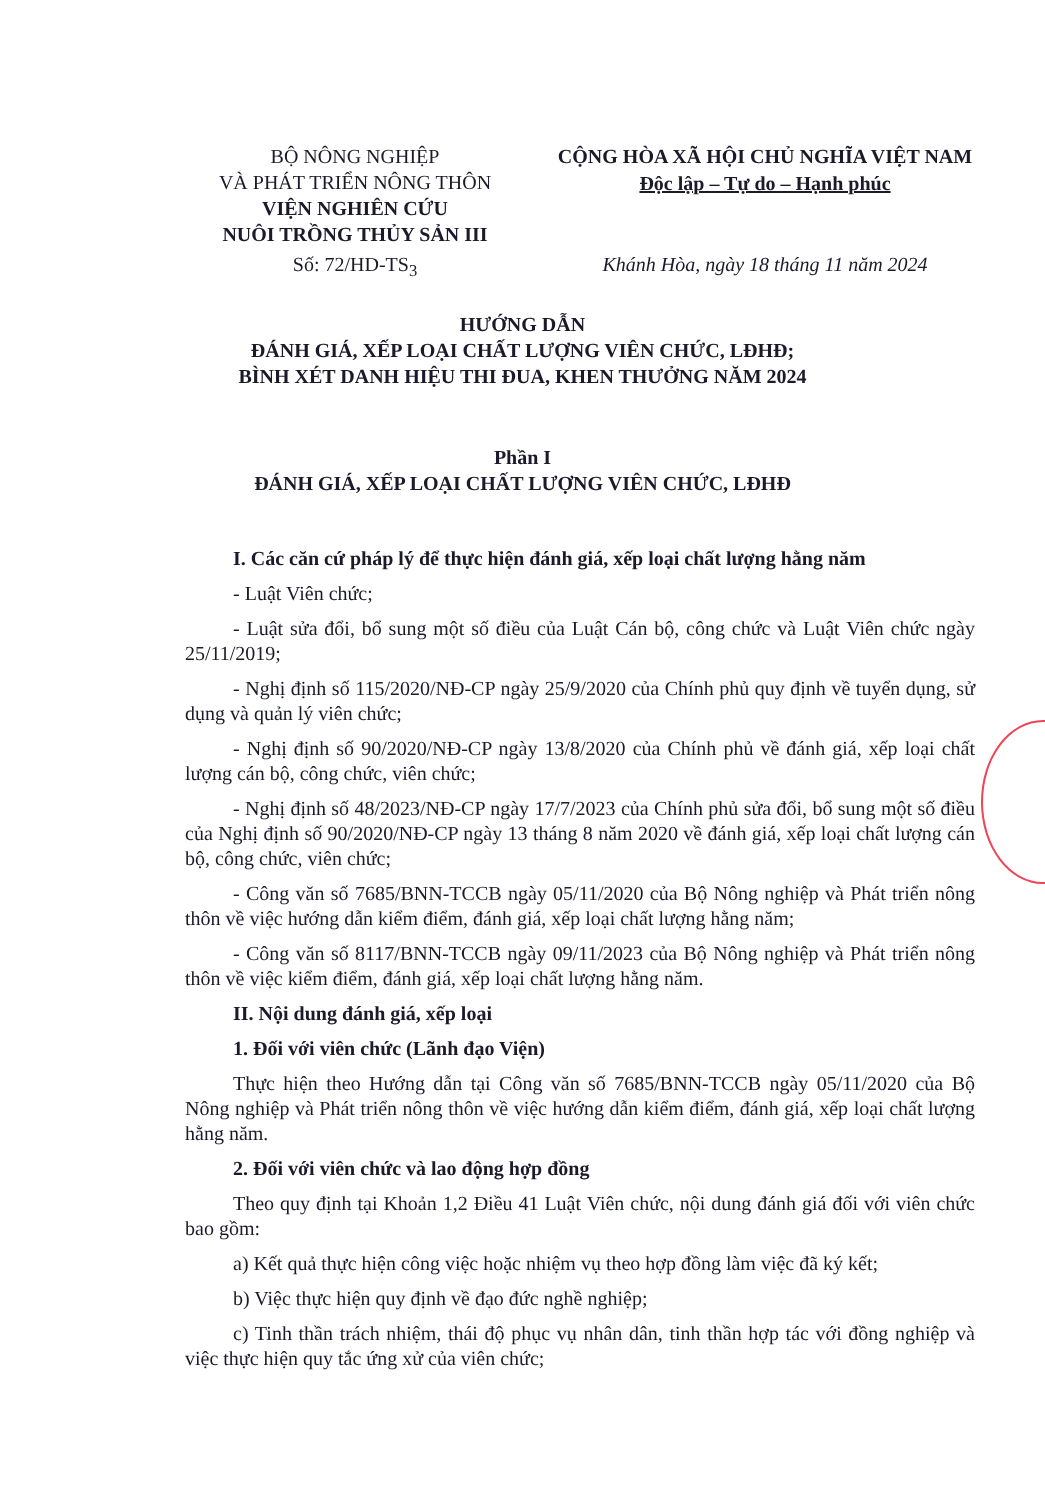BỘ NÔNG NGHIỆP
VÀ PHÁT TRIỂN NÔNG THÔN
VIỆN NGHIÊN CỨU
NUÔI TRỒNG THỦY SẢN III
CỘNG HÒA XÃ HỘI CHỦ NGHĨA VIỆT NAM
Độc lập – Tự do – Hạnh phúc
Số: 72/HD-TS<sub>3</sub> Khánh Hòa, ngày 18 tháng 11 năm 2024
HƯỚNG DẪN
ĐÁNH GIÁ, XẾP LOẠI CHẤT LƯỢNG VIÊN CHỨC, LĐHĐ;
BÌNH XÉT DANH HIỆU THI ĐUA, KHEN THƯỞNG NĂM 2024
Phần I
ĐÁNH GIÁ, XẾP LOẠI CHẤT LƯỢNG VIÊN CHỨC, LĐHĐ
I. Các căn cứ pháp lý để thực hiện đánh giá, xếp loại chất lượng hằng năm
- Luật Viên chức;
- Luật sửa đổi, bổ sung một số điều của Luật Cán bộ, công chức và Luật Viên chức ngày 25/11/2019;
- Nghị định số 115/2020/NĐ-CP ngày 25/9/2020 của Chính phủ quy định về tuyển dụng, sử dụng và quản lý viên chức;
- Nghị định số 90/2020/NĐ-CP ngày 13/8/2020 của Chính phủ về đánh giá, xếp loại chất lượng cán bộ, công chức, viên chức;
- Nghị định số 48/2023/NĐ-CP ngày 17/7/2023 của Chính phủ sửa đổi, bổ sung một số điều của Nghị định số 90/2020/NĐ-CP ngày 13 tháng 8 năm 2020 về đánh giá, xếp loại chất lượng cán bộ, công chức, viên chức;
- Công văn số 7685/BNN-TCCB ngày 05/11/2020 của Bộ Nông nghiệp và Phát triển nông thôn về việc hướng dẫn kiểm điểm, đánh giá, xếp loại chất lượng hằng năm;
- Công văn số 8117/BNN-TCCB ngày 09/11/2023 của Bộ Nông nghiệp và Phát triển nông thôn về việc kiểm điểm, đánh giá, xếp loại chất lượng hằng năm.
II. Nội dung đánh giá, xếp loại
1. Đối với viên chức (Lãnh đạo Viện)
Thực hiện theo Hướng dẫn tại Công văn số 7685/BNN-TCCB ngày 05/11/2020 của Bộ Nông nghiệp và Phát triển nông thôn về việc hướng dẫn kiểm điểm, đánh giá, xếp loại chất lượng hằng năm.
2. Đối với viên chức và lao động hợp đồng
Theo quy định tại Khoản 1,2 Điều 41 Luật Viên chức, nội dung đánh giá đối với viên chức bao gồm:
a) Kết quả thực hiện công việc hoặc nhiệm vụ theo hợp đồng làm việc đã ký kết;
b) Việc thực hiện quy định về đạo đức nghề nghiệp;
c) Tinh thần trách nhiệm, thái độ phục vụ nhân dân, tinh thần hợp tác với đồng nghiệp và việc thực hiện quy tắc ứng xử của viên chức;